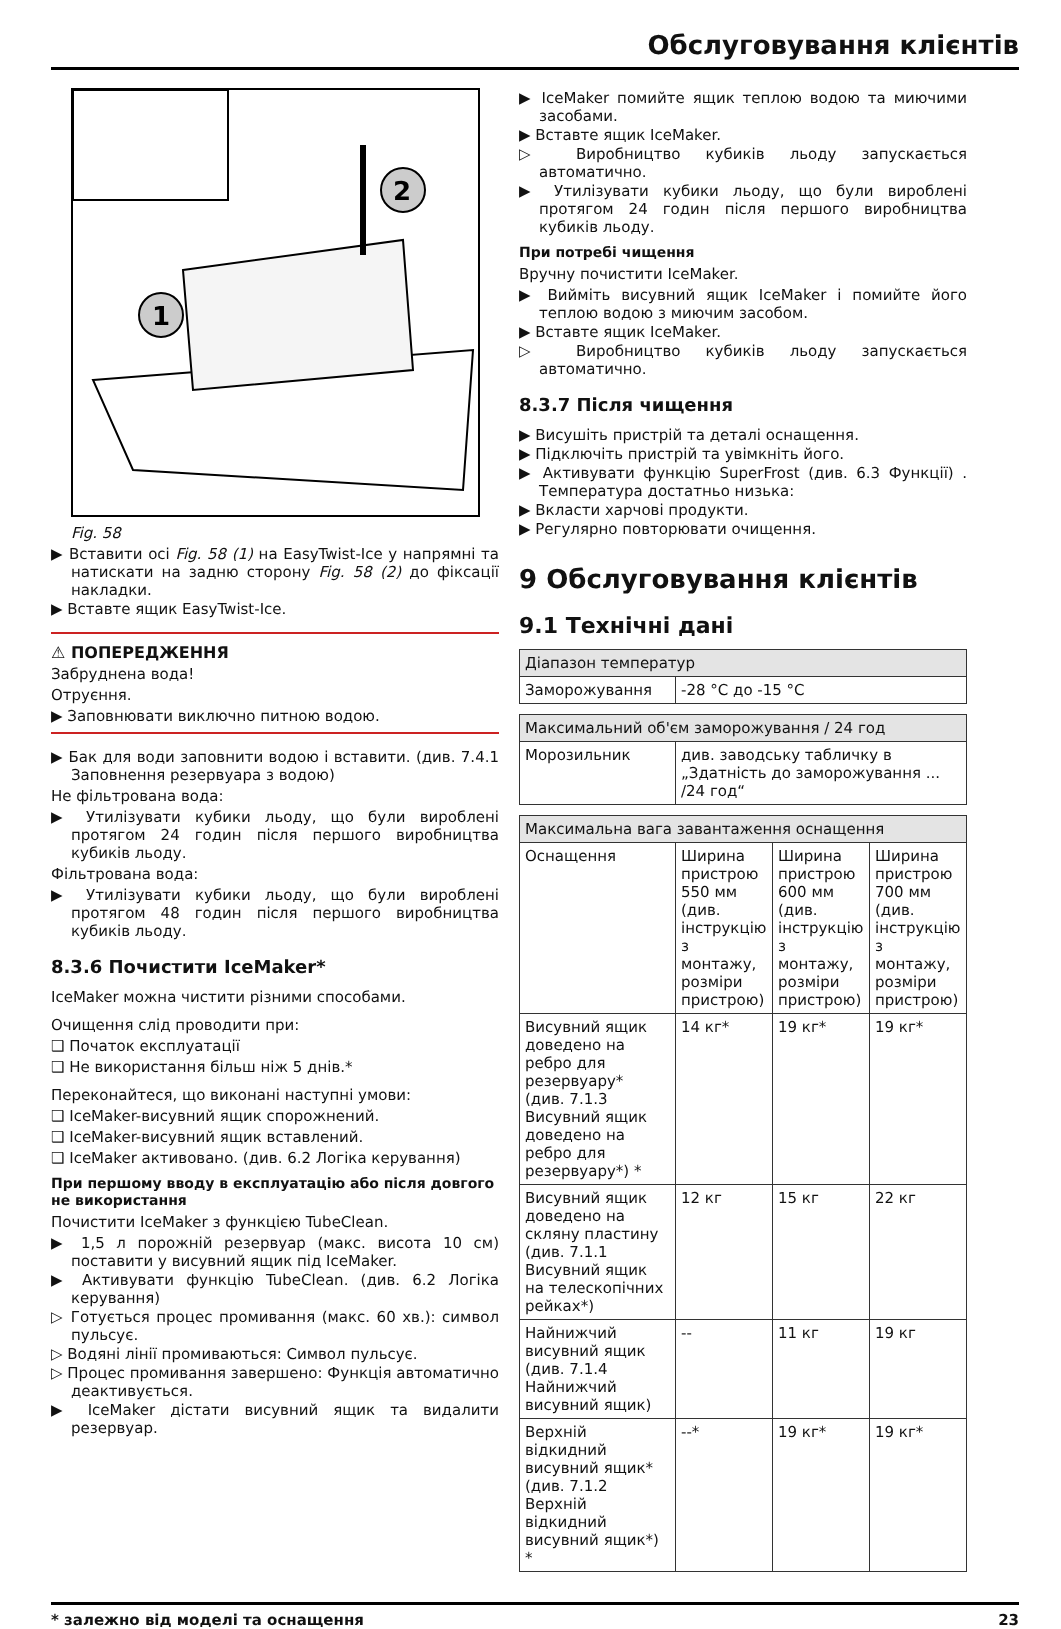Обслуговування клієнтів
2
1
Fig. 58
▶ Вставити осі Fig. 58 (1) на EasyTwist-Ice у напрямні та натискати на задню сторону Fig. 58 (2) до фіксації накладки.
▶ Вставте ящик EasyTwist-Ice.
⚠ ПОПЕРЕДЖЕННЯ
Забруднена вода!
Отруєння.
▶ Заповнювати виключно питною водою.
▶ Бак для води заповнити водою і вставити. (див. 7.4.1 Заповнення резервуара з водою)
Не фільтрована вода:
▶ Утилізувати кубики льоду, що були вироблені протягом 24 годин після першого виробництва кубиків льоду.
Фільтрована вода:
▶ Утилізувати кубики льоду, що були вироблені протягом 48 годин після першого виробництва кубиків льоду.
8.3.6 Почистити IceMaker*
IceMaker можна чистити різними способами.
Очищення слід проводити при:
❑ Початок експлуатації
❑ Не використання більш ніж 5 днів.*
Переконайтеся, що виконані наступні умови:
❑ IceMaker-висувний ящик спорожнений.
❑ IceMaker-висувний ящик вставлений.
❑ IceMaker активовано. (див. 6.2 Логіка керування)
При першому вводу в експлуатацію або після довгого не використання
Почистити IceMaker з функцією TubeClean.
▶ 1,5 л порожній резервуар (макс. висота 10 см) поставити у висувний ящик під IceMaker.
▶ Активувати функцію TubeClean. (див. 6.2 Логіка керування)
▷ Готується процес промивання (макс. 60 хв.): символ пульсує.
▷ Водяні лінії промиваються: Символ пульсує.
▷ Процес промивання завершено: Функція автоматично деактивується.
▶ IceMaker дістати висувний ящик та видалити резервуар.
▶ IceMaker помийте ящик теплою водою та миючими засобами.
▶ Вставте ящик IceMaker.
▷ Виробництво кубиків льоду запускається автоматично.
▶ Утилізувати кубики льоду, що були вироблені протягом 24 годин після першого виробництва кубиків льоду.
При потребі чищення
Вручну почистити IceMaker.
▶ Вийміть висувний ящик IceMaker і помийте його теплою водою з миючим засобом.
▶ Вставте ящик IceMaker.
▷ Виробництво кубиків льоду запускається автоматично.
8.3.7 Після чищення
▶ Висушіть пристрій та деталі оснащення.
▶ Підключіть пристрій та увімкніть його.
▶ Активувати функцію SuperFrost (див. 6.3 Функції) . Температура достатньо низька:
▶ Вкласти харчові продукти.
▶ Регулярно повторювати очищення.
9 Обслуговування клієнтів
9.1 Технічні дані
| Діапазон температур | |
| --- | --- |
| Заморожування | -28 °C до -15 °C |
| Максимальний об'єм заморожування / 24 год | |
| --- | --- |
| Морозильник | див. заводську табличку в „Здатність до заморожування ... /24 год“ |
| Максимальна вага завантаження оснащення | | | |
| --- | --- | --- | --- |
| Оснащення | Ширина пристрою 550 мм (див. інструкцію з монтажу, розміри пристрою) | Ширина пристрою 600 мм (див. інструкцію з монтажу, розміри пристрою) | Ширина пристрою 700 мм (див. інструкцію з монтажу, розміри пристрою) |
| Висувний ящик доведено на ребро для резервуару* (див. 7.1.3 Висувний ящик доведено на ребро для резервуару*) * | 14 кг* | 19 кг* | 19 кг* |
| Висувний ящик доведено на скляну пластину (див. 7.1.1 Висувний ящик на телескопічних рейках*) | 12 кг | 15 кг | 22 кг |
| Найнижчий висувний ящик (див. 7.1.4 Найнижчий висувний ящик) | -- | 11 кг | 19 кг |
| Верхній відкидний висувний ящик* (див. 7.1.2 Верхній відкидний висувний ящик*) * | --* | 19 кг* | 19 кг* |
* залежно від моделі та оснащення 23